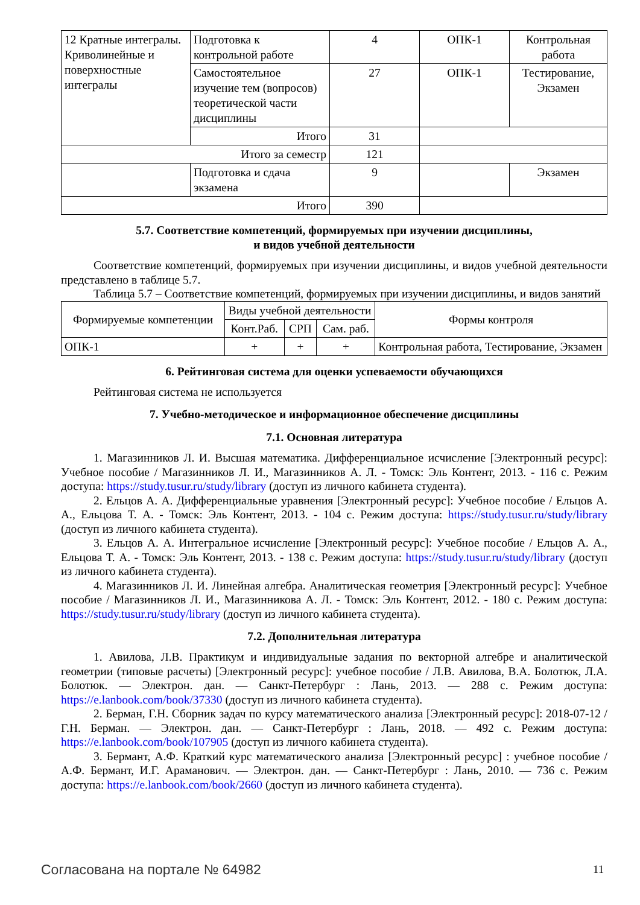| 12 Кратные интегралы. Криволинейные и поверхностные интегралы | Подготовка к контрольной работе | 4 | ОПК-1 | Контрольная работа |
| | Самостоятельное изучение тем (вопросов) теоретической части дисциплины | 27 | ОПК-1 | Тестирование, Экзамен |
| | Итого | 31 | | |
| Итого за семестр | | 121 | | |
| | Подготовка и сдача экзамена | 9 | | Экзамен |
| Итого | | 390 | | |
5.7. Соответствие компетенций, формируемых при изучении дисциплины,
и видов учебной деятельности
Соответствие компетенций, формируемых при изучении дисциплины, и видов учебной деятельности представлено в таблице 5.7.
Таблица 5.7 – Соответствие компетенций, формируемых при изучении дисциплины, и видов занятий
| Формируемые компетенции | Виды учебной деятельности | | | Формы контроля |
| --- | --- | --- | --- | --- |
| | Конт.Раб. | СРП | Сам. раб. | |
| ОПК-1 | + | + | + | Контрольная работа, Тестирование, Экзамен |
6. Рейтинговая система для оценки успеваемости обучающихся
Рейтинговая система не используется
7. Учебно-методическое и информационное обеспечение дисциплины
7.1. Основная литература
1. Магазинников Л. И. Высшая математика. Дифференциальное исчисление [Электронный ресурс]: Учебное пособие / Магазинников Л. И., Магазинников А. Л. - Томск: Эль Контент, 2013. - 116 с. Режим доступа: https://study.tusur.ru/study/library (доступ из личного кабинета студента).
2. Ельцов А. А. Дифференциальные уравнения [Электронный ресурс]: Учебное пособие / Ельцов А. А., Ельцова Т. А. - Томск: Эль Контент, 2013. - 104 с. Режим доступа: https://study.tusur.ru/study/library (доступ из личного кабинета студента).
3. Ельцов А. А. Интегральное исчисление [Электронный ресурс]: Учебное пособие / Ельцов А. А., Ельцова Т. А. - Томск: Эль Контент, 2013. - 138 с. Режим доступа: https://study.tusur.ru/study/library (доступ из личного кабинета студента).
4. Магазинников Л. И. Линейная алгебра. Аналитическая геометрия [Электронный ресурс]: Учебное пособие / Магазинников Л. И., Магазинникова А. Л. - Томск: Эль Контент, 2012. - 180 с. Режим доступа: https://study.tusur.ru/study/library (доступ из личного кабинета студента).
7.2. Дополнительная литература
1. Авилова, Л.В. Практикум и индивидуальные задания по векторной алгебре и аналитической геометрии (типовые расчеты) [Электронный ресурс]: учебное пособие / Л.В. Авилова, В.А. Болотюк, Л.А. Болотюк. — Электрон. дан. — Санкт-Петербург : Лань, 2013. — 288 с. Режим доступа: https://e.lanbook.com/book/37330 (доступ из личного кабинета студента).
2. Берман, Г.Н. Сборник задач по курсу математического анализа [Электронный ресурс]: 2018-07-12 / Г.Н. Берман. — Электрон. дан. — Санкт-Петербург : Лань, 2018. — 492 с. Режим доступа: https://e.lanbook.com/book/107905 (доступ из личного кабинета студента).
3. Бермант, А.Ф. Краткий курс математического анализа [Электронный ресурс] : учебное пособие / А.Ф. Бермант, И.Г. Араманович. — Электрон. дан. — Санкт-Петербург : Лань, 2010. — 736 с. Режим доступа: https://e.lanbook.com/book/2660 (доступ из личного кабинета студента).
Согласована на портале № 64982 11